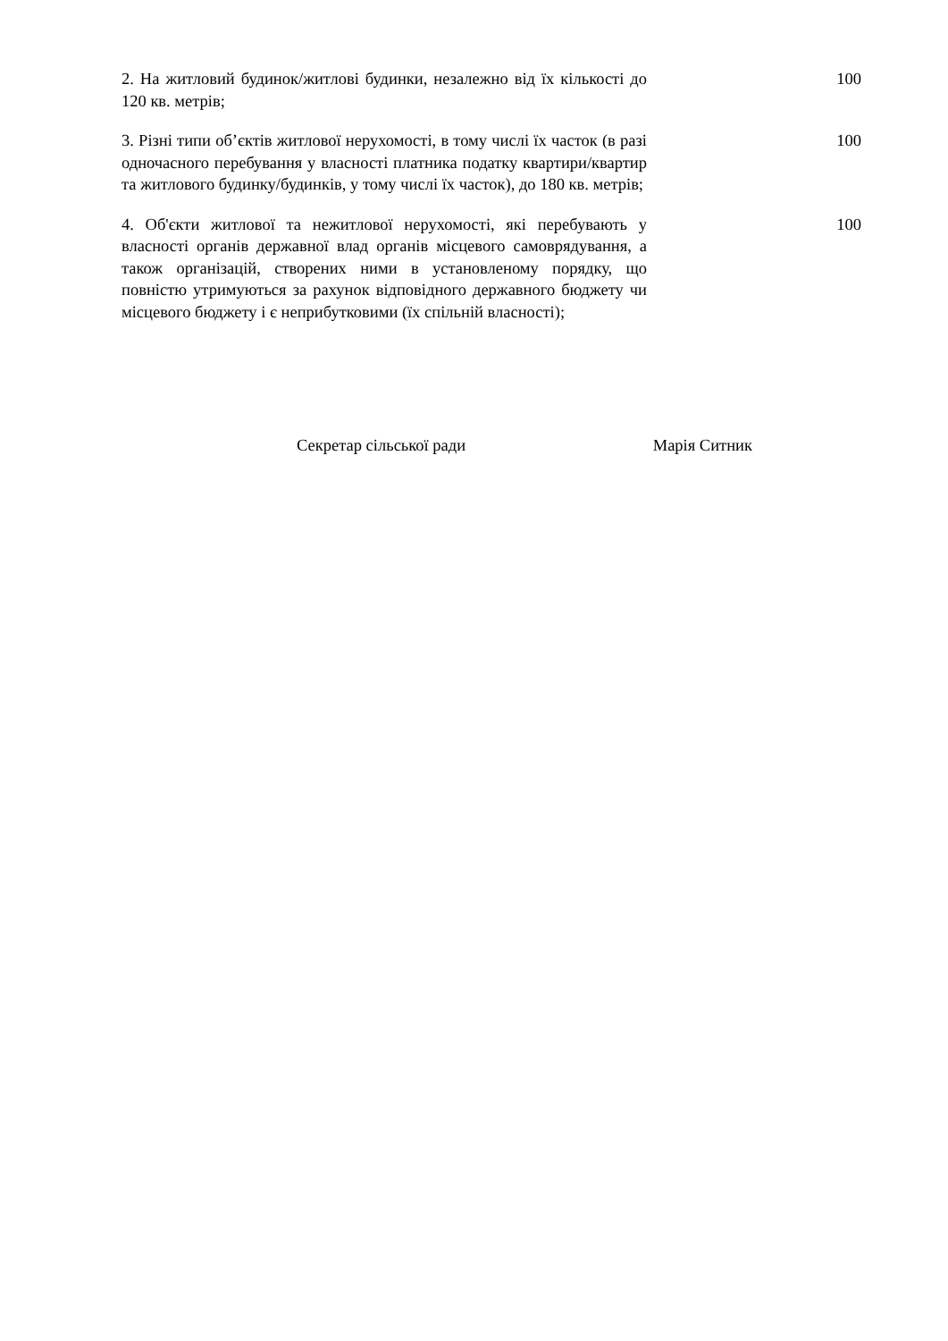| 2. На житловий будинок/житлові будинки, незалежно від їх кількості до 120 кв. метрів; | 100 |
| 3. Різні типи об’єктів житлової нерухомості, в тому числі їх часток (в разі одночасного перебування у власності платника податку квартири/квартир та житлового будинку/будинків, у тому числі їх часток), до 180 кв. метрів; | 100 |
| 4. Об'єкти житлової та нежитлової нерухомості, які перебувають у власності органів державної влад органів місцевого самоврядування, а також організацій, створених ними в установленому порядку, що повністю утримуються за рахунок відповідного державного бюджету чи місцевого бюджету і є неприбутковими (їх спільній власності); | 100 |
Секретар сільської ради Марія Ситник